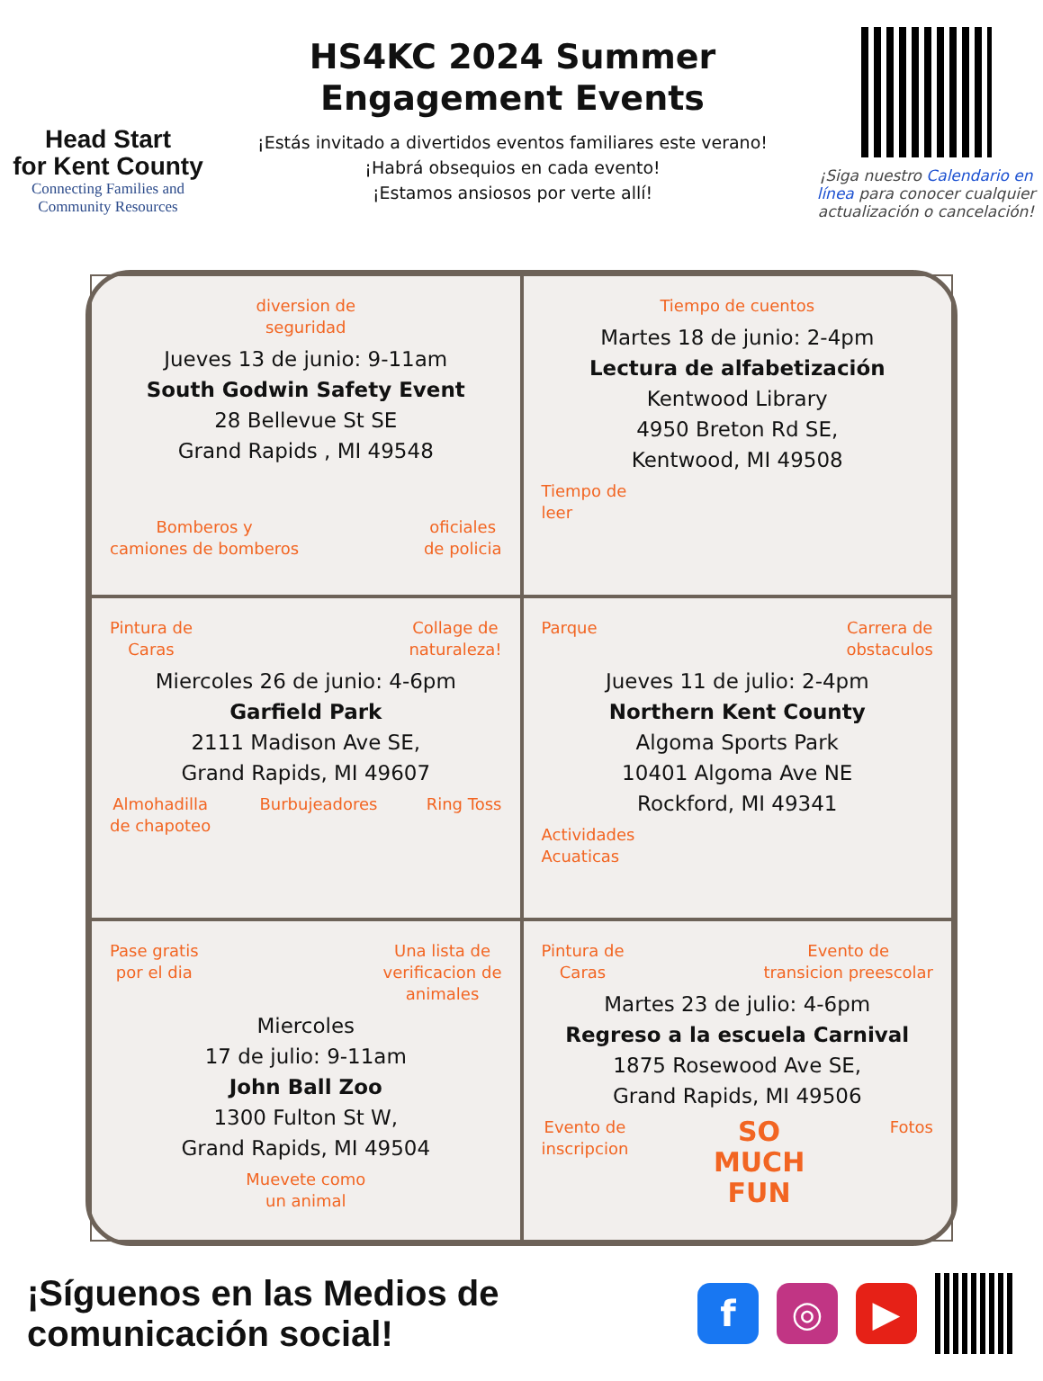Head Start
for Kent County
Connecting Families and
Community Resources
HS4KC 2024 Summer
Engagement Events
¡Estás invitado a divertidos eventos familiares este verano!
¡Habrá obsequios en cada evento!
¡Estamos ansiosos por verte allí!
¡Siga nuestro Calendario en línea para conocer cualquier actualización o cancelación!
diversion de
seguridad
Jueves 13 de junio: 9-11am
South Godwin Safety Event
28 Bellevue St SE
Grand Rapids , MI 49548
Bomberos y
camiones de bomberos
oficiales
de policia
Tiempo de cuentos
Martes 18 de junio: 2-4pm
Lectura de alfabetización
Kentwood Library
4950 Breton Rd SE,
Kentwood, MI 49508
Tiempo de
leer
Pintura de
Caras
Collage de
naturaleza!
Miercoles 26 de junio: 4-6pm
Garfield Park
2111 Madison Ave SE,
Grand Rapids, MI 49607
Almohadilla
de chapoteo
Burbujeadores Ring Toss
Parque Carrera de
obstaculos
Jueves 11 de julio: 2-4pm
Northern Kent County
Algoma Sports Park
10401 Algoma Ave NE
Rockford, MI 49341
Actividades
Acuaticas
Pase gratis
por el dia
Una lista de
verificacion de
animales
Miercoles
17 de julio: 9-11am
John Ball Zoo
1300 Fulton St W,
Grand Rapids, MI 49504
Muevete como
un animal
Pintura de
Caras
Evento de
transicion preescolar
Martes 23 de julio: 4-6pm
Regreso a la escuela Carnival
1875 Rosewood Ave SE,
Grand Rapids, MI 49506
Evento de
inscripcion
SO
MUCH
FUN
Fotos
¡Síguenos en las Medios de comunicación social!
f ◎ ▶